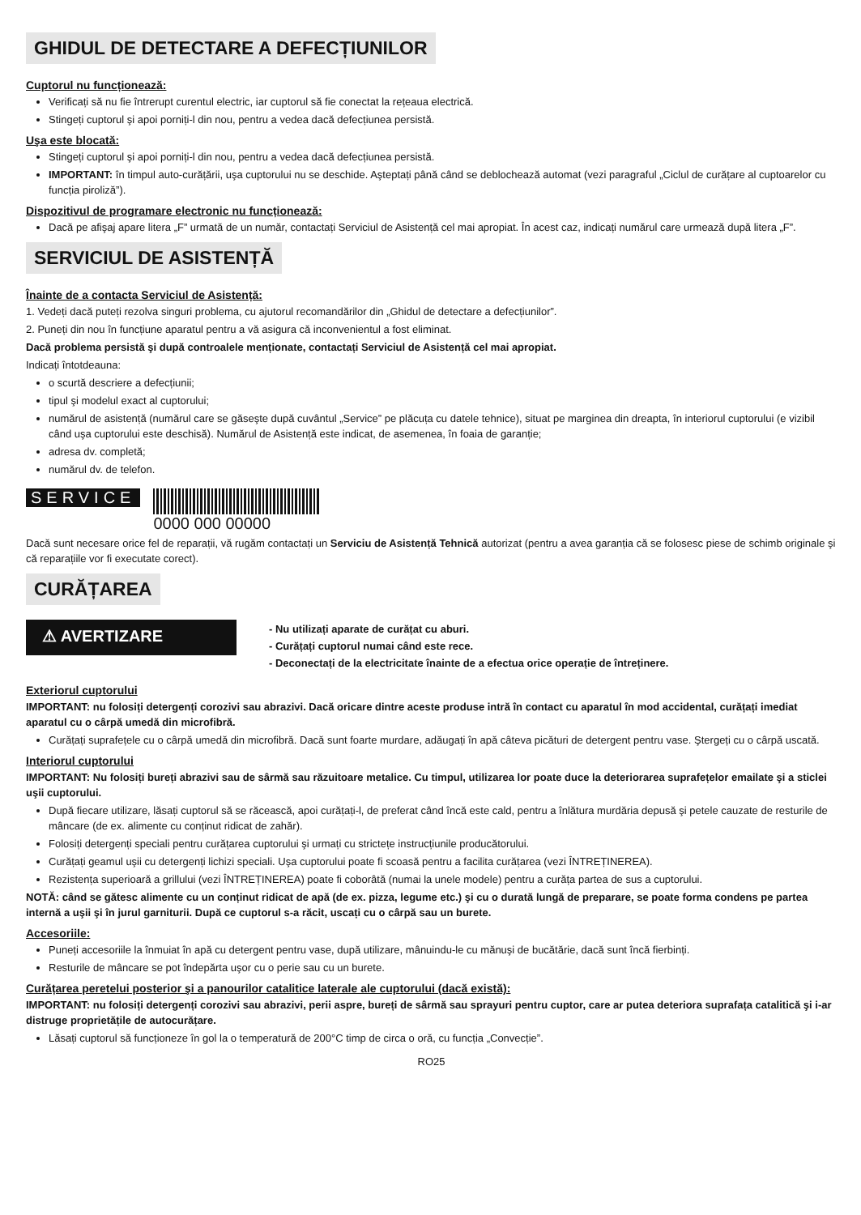GHIDUL DE DETECTARE A DEFECȚIUNILOR
Cuptorul nu funcționează:
Verificați să nu fie întrerupt curentul electric, iar cuptorul să fie conectat la rețeaua electrică.
Stingeți cuptorul şi apoi porniți-l din nou, pentru a vedea dacă defecțiunea persistă.
Uşa este blocată:
Stingeți cuptorul şi apoi porniți-l din nou, pentru a vedea dacă defecțiunea persistă.
IMPORTANT: în timpul auto-curățării, uşa cuptorului nu se deschide. Aşteptați până când se deblochează automat (vezi paragraful „Ciclul de curățare al cuptoarelor cu funcția piroliză”).
Dispozitivul de programare electronic nu funcționează:
Dacă pe afişaj apare litera „F” urmată de un număr, contactați Serviciul de Asistență cel mai apropiat. În acest caz, indicați numărul care urmează după litera „F”.
SERVICIUL DE ASISTENȚĂ
Înainte de a contacta Serviciul de Asistență:
1. Vedeți dacă puteți rezolva singuri problema, cu ajutorul recomandărilor din „Ghidul de detectare a defecțiunilor”.
2. Puneți din nou în funcțiune aparatul pentru a vă asigura că inconvenientul a fost eliminat.
Dacă problema persistă şi după controalele menționate, contactați Serviciul de Asistență cel mai apropiat.
Indicați întotdeauna:
o scurtă descriere a defecțiunii;
tipul şi modelul exact al cuptorului;
numărul de asistență (numărul care se găseşte după cuvântul „Service” pe plăcuța cu datele tehnice), situat pe marginea din dreapta, în interiorul cuptorului (e vizibil când uşa cuptorului este deschisă). Numărul de Asistență este indicat, de asemenea, în foaia de garanție;
adresa dv. completă;
numărul dv. de telefon.
SERVICE 0000 000 00000
Dacă sunt necesare orice fel de reparații, vă rugăm contactați un Serviciu de Asistență Tehnică autorizat (pentru a avea garanția că se folosesc piese de schimb originale şi că reparațiile vor fi executate corect).
CURĂȚAREA
⚠ AVERTIZARE
- Nu utilizați aparate de curățat cu aburi.
- Curățați cuptorul numai când este rece.
- Deconectați de la electricitate înainte de a efectua orice operație de întreținere.
Exteriorul cuptorului
IMPORTANT: nu folosiți detergenți corozivi sau abrazivi. Dacă oricare dintre aceste produse intră în contact cu aparatul în mod accidental, curățați imediat aparatul cu o cârpă umedă din microfibră.
Curățați suprafețele cu o cârpă umedă din microfibră. Dacă sunt foarte murdare, adăugați în apă câteva picături de detergent pentru vase. Ştergeți cu o cârpă uscată.
Interiorul cuptorului
IMPORTANT: Nu folosiți bureți abrazivi sau de sârmă sau răzuitoare metalice. Cu timpul, utilizarea lor poate duce la deteriorarea suprafețelor emailate şi a sticlei uşii cuptorului.
După fiecare utilizare, lăsați cuptorul să se răcească, apoi curățați-l, de preferat când încă este cald, pentru a înlătura murdăria depusă şi petele cauzate de resturile de mâncare (de ex. alimente cu conținut ridicat de zahăr).
Folosiți detergenți speciali pentru curățarea cuptorului şi urmați cu strictețe instrucțiunile producătorului.
Curățați geamul uşii cu detergenți lichizi speciali. Uşa cuptorului poate fi scoasă pentru a facilita curățarea (vezi ÎNTREȚINEREA).
Rezistența superioară a grillului (vezi ÎNTREȚINEREA) poate fi coborâtă (numai la unele modele) pentru a curăța partea de sus a cuptorului.
NOTĂ: când se gătesc alimente cu un conținut ridicat de apă (de ex. pizza, legume etc.) şi cu o durată lungă de preparare, se poate forma condens pe partea internă a uşii şi în jurul garniturii. După ce cuptorul s-a răcit, uscați cu o cârpă sau un burete.
Accesoriile:
Puneți accesoriile la înmuiat în apă cu detergent pentru vase, după utilizare, mânuindu-le cu mănuşi de bucătărie, dacă sunt încă fierbinți.
Resturile de mâncare se pot îndepărta uşor cu o perie sau cu un burete.
Curățarea peretelui posterior şi a panourilor catalitice laterale ale cuptorului (dacă există):
IMPORTANT: nu folosiți detergenți corozivi sau abrazivi, perii aspre, bureți de sârmă sau sprayuri pentru cuptor, care ar putea deteriora suprafața catalitică şi i-ar distruge proprietățile de autocurățare.
Lăsați cuptorul să funcționeze în gol la o temperatură de 200°C timp de circa o oră, cu funcția „Convecție”.
RO25